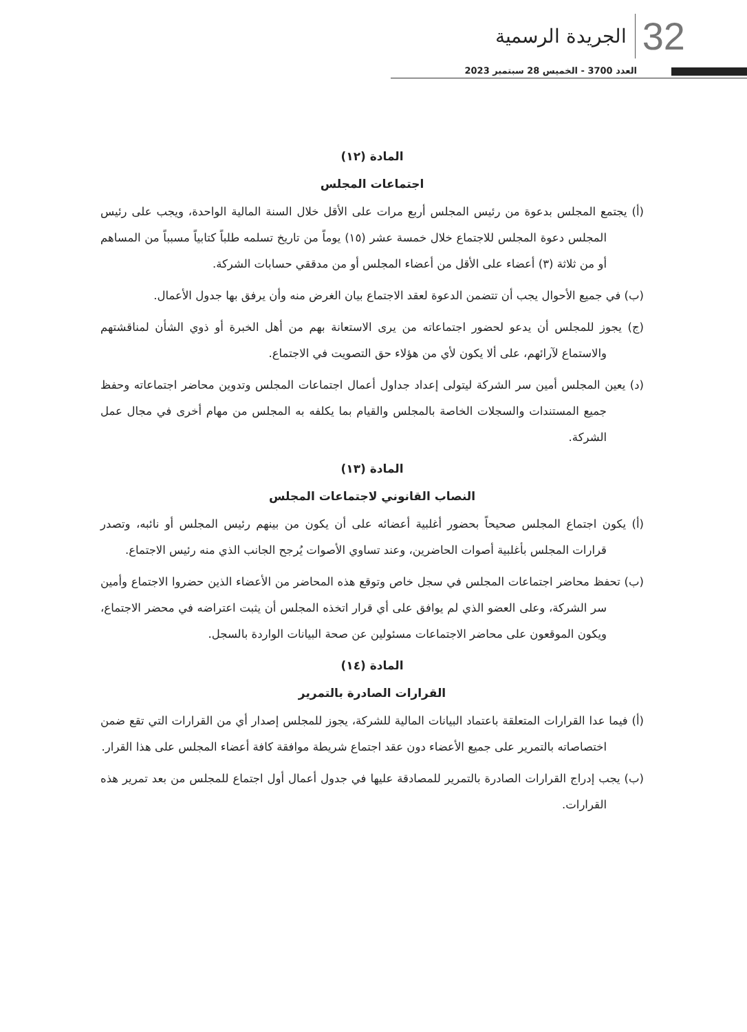الجريدة الرسمية 32
العدد 3700 - الخميس 28 سبتمبر 2023
المادة (١٢)
اجتماعات المجلس
(أ) يجتمع المجلس بدعوة من رئيس المجلس أربع مرات على الأقل خلال السنة المالية الواحدة، ويجب على رئيس المجلس دعوة المجلس للاجتماع خلال خمسة عشر (١٥) يوماً من تاريخ تسلمه طلباً كتابياً مسبباً من المساهم أو من ثلاثة (٣) أعضاء على الأقل من أعضاء المجلس أو من مدققي حسابات الشركة.
(ب) في جميع الأحوال يجب أن تتضمن الدعوة لعقد الاجتماع بيان الغرض منه وأن يرفق بها جدول الأعمال.
(ج) يجوز للمجلس أن يدعو لحضور اجتماعاته من يرى الاستعانة بهم من أهل الخبرة أو ذوي الشأن لمناقشتهم والاستماع لآرائهم، على ألا يكون لأي من هؤلاء حق التصويت في الاجتماع.
(د) يعين المجلس أمين سر الشركة ليتولى إعداد جداول أعمال اجتماعات المجلس وتدوين محاضر اجتماعاته وحفظ جميع المستندات والسجلات الخاصة بالمجلس والقيام بما يكلفه به المجلس من مهام أخرى في مجال عمل الشركة.
المادة (١٣)
النصاب القانوني لاجتماعات المجلس
(أ) يكون اجتماع المجلس صحيحاً بحضور أغلبية أعضائه على أن يكون من بينهم رئيس المجلس أو نائبه، وتصدر قرارات المجلس بأغلبية أصوات الحاضرين، وعند تساوي الأصوات يُرجح الجانب الذي منه رئيس الاجتماع.
(ب) تحفظ محاضر اجتماعات المجلس في سجل خاص وتوقع هذه المحاضر من الأعضاء الذين حضروا الاجتماع وأمين سر الشركة، وعلى العضو الذي لم يوافق على أي قرار اتخذه المجلس أن يثبت اعتراضه في محضر الاجتماع، ويكون الموقعون على محاضر الاجتماعات مسئولين عن صحة البيانات الواردة بالسجل.
المادة (١٤)
القرارات الصادرة بالتمرير
(أ) فيما عدا القرارات المتعلقة باعتماد البيانات المالية للشركة، يجوز للمجلس إصدار أي من القرارات التي تقع ضمن اختصاصاته بالتمرير على جميع الأعضاء دون عقد اجتماع شريطة موافقة كافة أعضاء المجلس على هذا القرار.
(ب) يجب إدراج القرارات الصادرة بالتمرير للمصادقة عليها في جدول أعمال أول اجتماع للمجلس من بعد تمرير هذه القرارات.